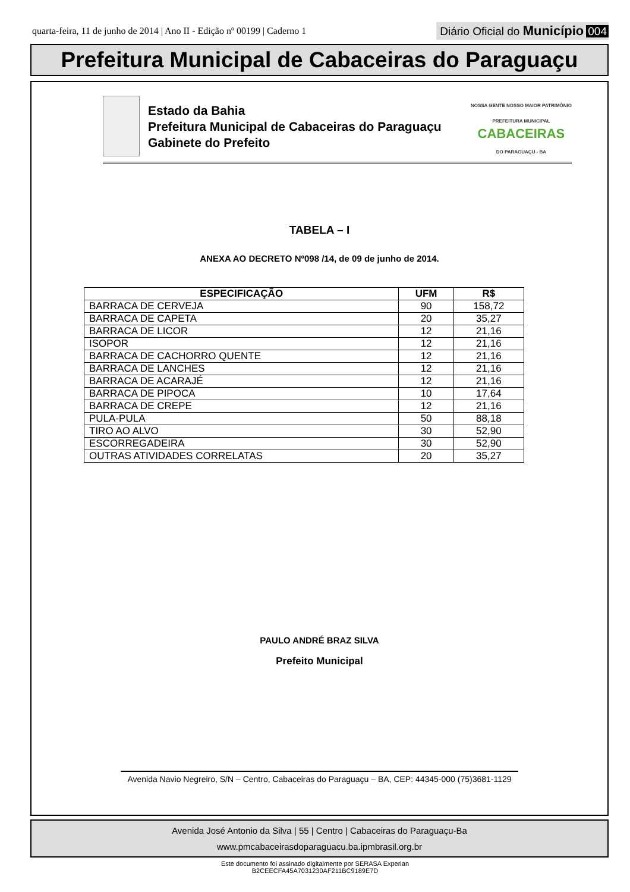quarta-feira, 11 de junho de 2014 | Ano II - Edição nº 00199 | Caderno 1
Diário Oficial do Município 004
Prefeitura Municipal de Cabaceiras do Paraguaçu
Estado da Bahia
Prefeitura Municipal de Cabaceiras do Paraguaçu
Gabinete do Prefeito
NOSSA GENTE NOSSO MAIOR PATRIMÔNIO
PREFEITURA MUNICIPAL
CABACEIRAS
DO PARAGUAÇU - BA
TABELA – I
ANEXA AO DECRETO Nº098 /14, de 09 de junho de 2014.
| ESPECIFICAÇÃO | UFM | R$ |
| --- | --- | --- |
| BARRACA DE CERVEJA | 90 | 158,72 |
| BARRACA DE CAPETA | 20 | 35,27 |
| BARRACA DE LICOR | 12 | 21,16 |
| ISOPOR | 12 | 21,16 |
| BARRACA DE CACHORRO QUENTE | 12 | 21,16 |
| BARRACA DE LANCHES | 12 | 21,16 |
| BARRACA DE ACARAJÉ | 12 | 21,16 |
| BARRACA DE PIPOCA | 10 | 17,64 |
| BARRACA DE CREPE | 12 | 21,16 |
| PULA-PULA | 50 | 88,18 |
| TIRO AO ALVO | 30 | 52,90 |
| ESCORREGADEIRA | 30 | 52,90 |
| OUTRAS ATIVIDADES CORRELATAS | 20 | 35,27 |
PAULO ANDRÉ BRAZ SILVA
Prefeito Municipal
Avenida Navio Negreiro, S/N – Centro, Cabaceiras do Paraguaçu – BA, CEP: 44345-000 (75)3681-1129
Avenida José Antonio da Silva | 55 | Centro | Cabaceiras do Paraguaçu-Ba
www.pmcabaceirasdoparaguacu.ba.ipmbrasil.org.br
Este documento foi assinado digitalmente por SERASA Experian
B2CEECFA45A7031230AF211BC9189E7D